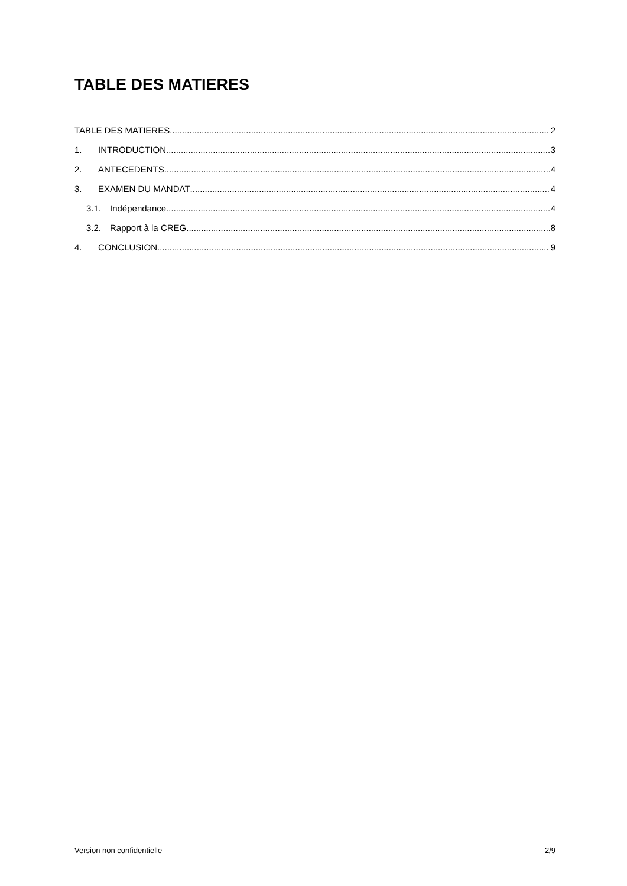TABLE DES MATIERES
TABLE DES MATIERES 2
1. INTRODUCTION 3
2. ANTECEDENTS 4
3. EXAMEN DU MANDAT 4
3.1. Indépendance 4
3.2. Rapport à la CREG 8
4. CONCLUSION 9
Version non confidentielle 2/9